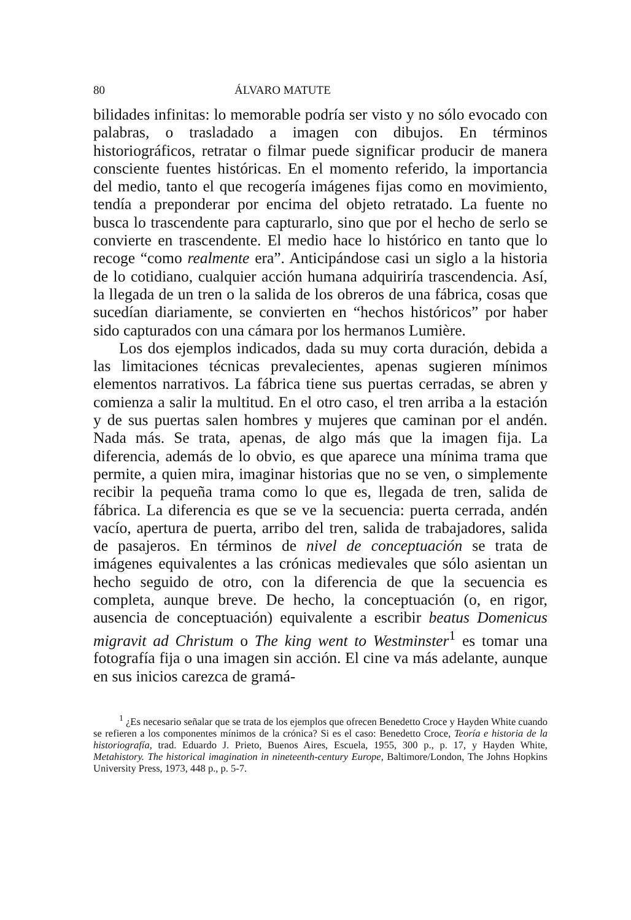80 ÁLVARO MATUTE
bilidades infinitas: lo memorable podría ser visto y no sólo evocado con palabras, o trasladado a imagen con dibujos. En términos historiográficos, retratar o filmar puede significar producir de manera consciente fuentes históricas. En el momento referido, la importancia del medio, tanto el que recogería imágenes fijas como en movimiento, tendía a preponderar por encima del objeto retratado. La fuente no busca lo trascendente para capturarlo, sino que por el hecho de serlo se convierte en trascendente. El medio hace lo histórico en tanto que lo recoge “como realmente era”. Anticipándose casi un siglo a la historia de lo cotidiano, cualquier acción humana adquiriría trascendencia. Así, la llegada de un tren o la salida de los obreros de una fábrica, cosas que sucedían diariamente, se convierten en “hechos históricos” por haber sido capturados con una cámara por los hermanos Lumière.
Los dos ejemplos indicados, dada su muy corta duración, debida a las limitaciones técnicas prevalecientes, apenas sugieren mínimos elementos narrativos. La fábrica tiene sus puertas cerradas, se abren y comienza a salir la multitud. En el otro caso, el tren arriba a la estación y de sus puertas salen hombres y mujeres que caminan por el andén. Nada más. Se trata, apenas, de algo más que la imagen fija. La diferencia, además de lo obvio, es que aparece una mínima trama que permite, a quien mira, imaginar historias que no se ven, o simplemente recibir la pequeña trama como lo que es, llegada de tren, salida de fábrica. La diferencia es que se ve la secuencia: puerta cerrada, andén vacío, apertura de puerta, arribo del tren, salida de trabajadores, salida de pasajeros. En términos de nivel de conceptuación se trata de imágenes equivalentes a las crónicas medievales que sólo asientan un hecho seguido de otro, con la diferencia de que la secuencia es completa, aunque breve. De hecho, la conceptuación (o, en rigor, ausencia de conceptuación) equivalente a escribir beatus Domenicus migravit ad Christum o The king went to Westminster<sup>1</sup> es tomar una fotografía fija o una imagen sin acción. El cine va más adelante, aunque en sus inicios carezca de gramá-
<sup>1</sup> ¿Es necesario señalar que se trata de los ejemplos que ofrecen Benedetto Croce y Hayden White cuando se refieren a los componentes mínimos de la crónica? Si es el caso: Benedetto Croce, Teoría e historia de la historiografía, trad. Eduardo J. Prieto, Buenos Aires, Escuela, 1955, 300 p., p. 17, y Hayden White, Metahistory. The historical imagination in nineteenth-century Europe, Baltimore/London, The Johns Hopkins University Press, 1973, 448 p., p. 5-7.